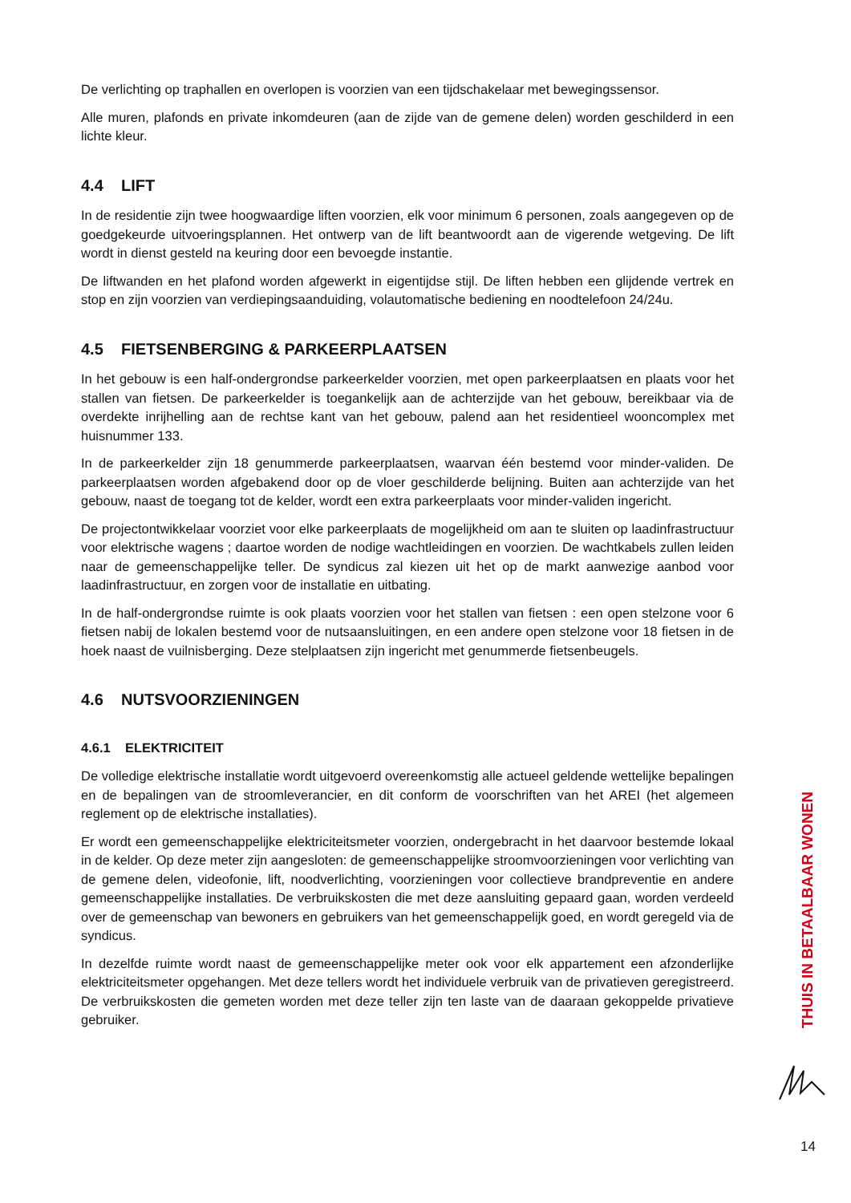De verlichting op traphallen en overlopen is voorzien van een tijdschakelaar met bewegingssensor.
Alle muren, plafonds en private inkomdeuren (aan de zijde van de gemene delen) worden geschilderd in een lichte kleur.
4.4 LIFT
In de residentie zijn twee hoogwaardige liften voorzien, elk voor minimum 6 personen, zoals aangegeven op de goedgekeurde uitvoeringsplannen. Het ontwerp van de lift beantwoordt aan de vigerende wetgeving. De lift wordt in dienst gesteld na keuring door een bevoegde instantie.
De liftwanden en het plafond worden afgewerkt in eigentijdse stijl. De liften hebben een glijdende vertrek en stop en zijn voorzien van verdiepingsaanduiding, volautomatische bediening en noodtelefoon 24/24u.
4.5 FIETSENBERGING & PARKEERPLAATSEN
In het gebouw is een half-ondergrondse parkeerkelder voorzien, met open parkeerplaatsen en plaats voor het stallen van fietsen. De parkeerkelder is toegankelijk aan de achterzijde van het gebouw, bereikbaar via de overdekte inrijhelling aan de rechtse kant van het gebouw, palend aan het residentieel wooncomplex met huisnummer 133.
In de parkeerkelder zijn 18 genummerde parkeerplaatsen, waarvan één bestemd voor minder-validen. De parkeerplaatsen worden afgebakend door op de vloer geschilderde belijning. Buiten aan achterzijde van het gebouw, naast de toegang tot de kelder, wordt een extra parkeerplaats voor minder-validen ingericht.
De projectontwikkelaar voorziet voor elke parkeerplaats de mogelijkheid om aan te sluiten op laadinfrastructuur voor elektrische wagens ; daartoe worden de nodige wachtleidingen en voorzien. De wachtkabels zullen leiden naar de gemeenschappelijke teller. De syndicus zal kiezen uit het op de markt aanwezige aanbod voor laadinfrastructuur, en zorgen voor de installatie en uitbating.
In de half-ondergrondse ruimte is ook plaats voorzien voor het stallen van fietsen : een open stelzone voor 6 fietsen nabij de lokalen bestemd voor de nutsaansluitingen, en een andere open stelzone voor 18 fietsen in de hoek naast de vuilnisberging. Deze stelplaatsen zijn ingericht met genummerde fietsenbeugels.
4.6 NUTSVOORZIENINGEN
4.6.1 ELEKTRICITEIT
De volledige elektrische installatie wordt uitgevoerd overeenkomstig alle actueel geldende wettelijke bepalingen en de bepalingen van de stroomleverancier, en dit conform de voorschriften van het AREI (het algemeen reglement op de elektrische installaties).
Er wordt een gemeenschappelijke elektriciteitsmeter voorzien, ondergebracht in het daarvoor bestemde lokaal in de kelder. Op deze meter zijn aangesloten: de gemeenschappelijke stroomvoorzieningen voor verlichting van de gemene delen, videofonie, lift, noodverlichting, voorzieningen voor collectieve brandpreventie en andere gemeenschappelijke installaties. De verbruikskosten die met deze aansluiting gepaard gaan, worden verdeeld over de gemeenschap van bewoners en gebruikers van het gemeenschappelijk goed, en wordt geregeld via de syndicus.
In dezelfde ruimte wordt naast de gemeenschappelijke meter ook voor elk appartement een afzonderlijke elektriciteitsmeter opgehangen. Met deze tellers wordt het individuele verbruik van de privatieven geregistreerd. De verbruikskosten die gemeten worden met deze teller zijn ten laste van de daaraan gekoppelde privatieve gebruiker.
THUIS IN BETAALBAAR WONEN
14